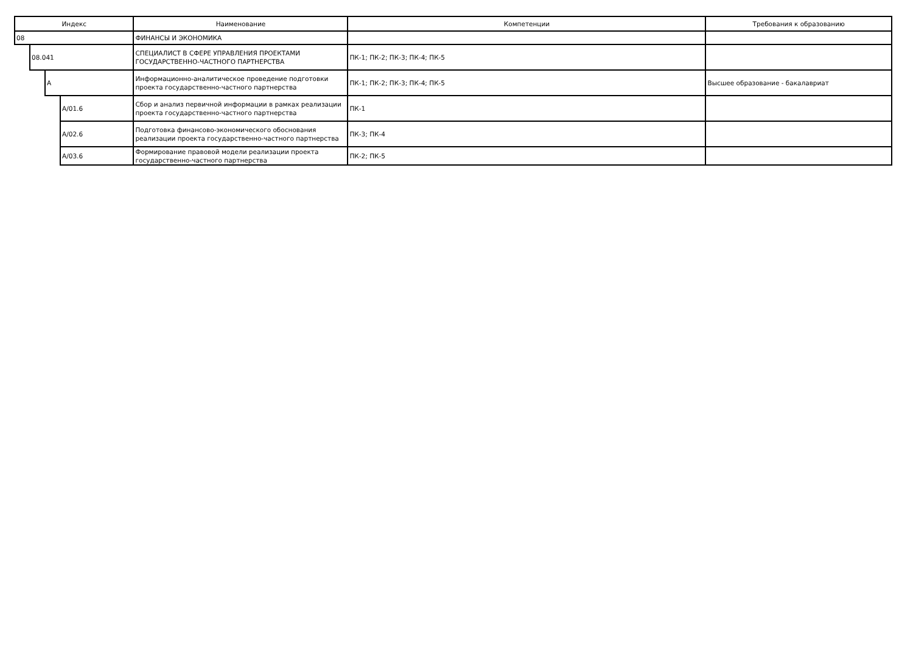| Индекс | | | | Наименование | Компетенции | Требования к образованию |
| --- | --- | --- | --- | --- | --- | --- |
| 08 | | | | ФИНАНСЫ И ЭКОНОМИКА | | |
| | 08.041 | | | СПЕЦИАЛИСТ В СФЕРЕ УПРАВЛЕНИЯ ПРОЕКТАМИ ГОСУДАРСТВЕННО-ЧАСТНОГО ПАРТНЕРСТВА | ПК-1; ПК-2; ПК-3; ПК-4; ПК-5 | |
| | | А | | Информационно-аналитическое проведение подготовки проекта государственно-частного партнерства | ПК-1; ПК-2; ПК-3; ПК-4; ПК-5 | Высшее образование - бакалавриат |
| | | | А/01.6 | Сбор и анализ первичной информации в рамках реализации проекта государственно-частного партнерства | ПК-1 | |
| | | | А/02.6 | Подготовка финансово-экономического обоснования реализации проекта государственно-частного партнерства | ПК-3; ПК-4 | |
| | | | А/03.6 | Формирование правовой модели реализации проекта государственно-частного партнерства | ПК-2; ПК-5 | |